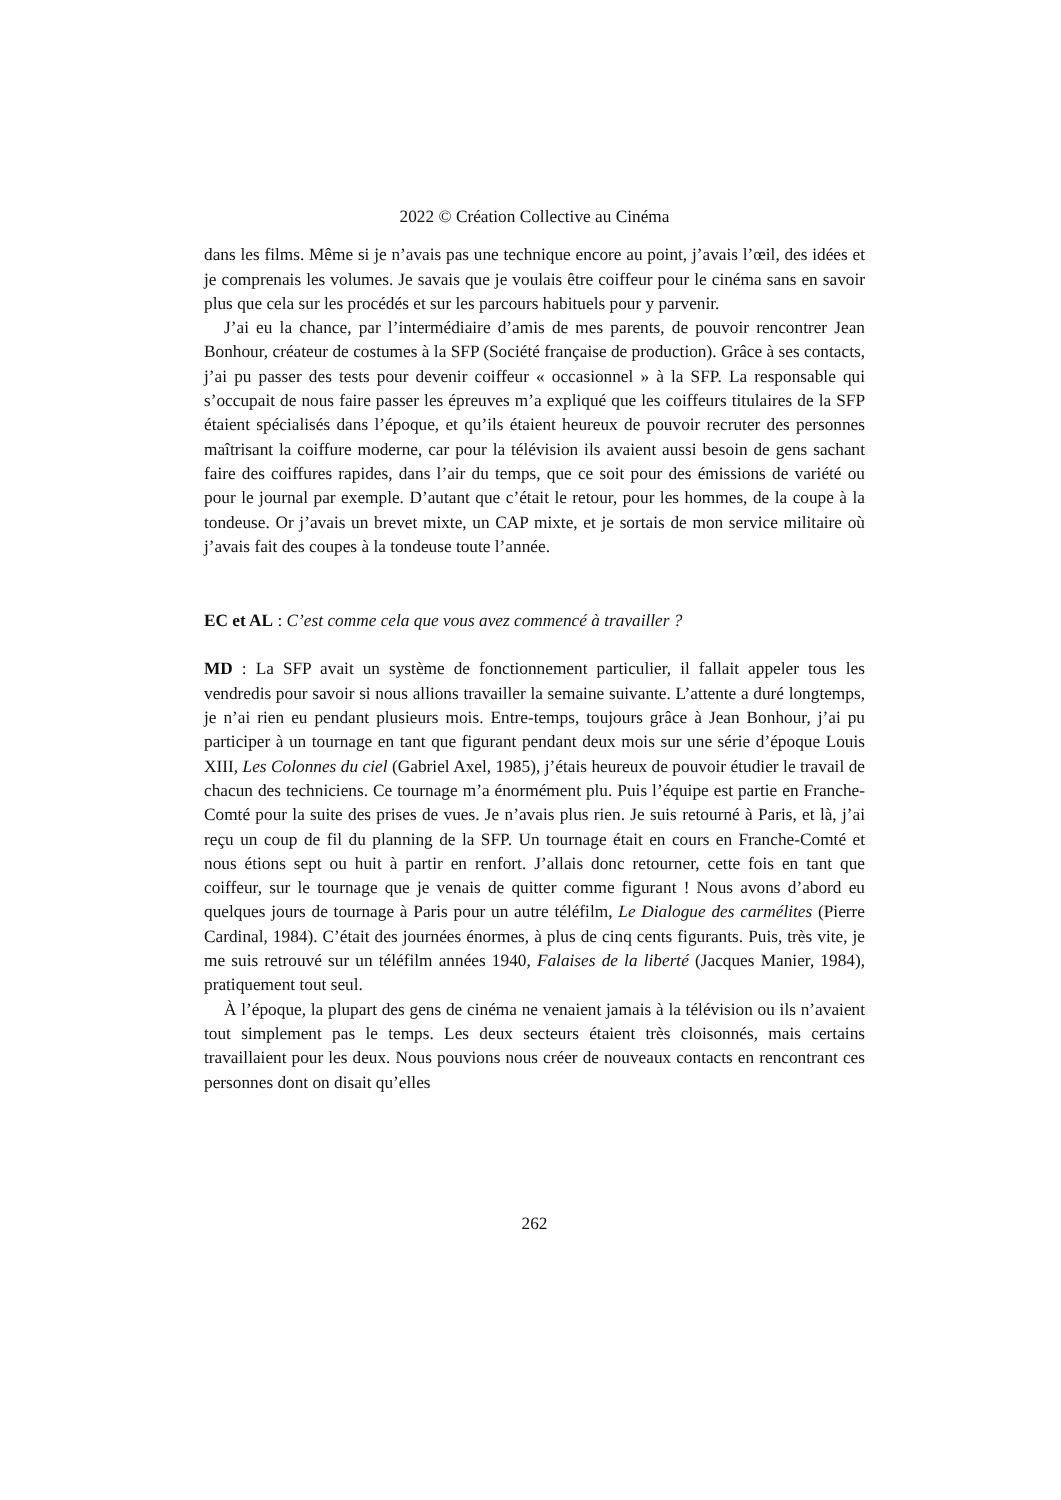2022 © Création Collective au Cinéma
dans les films. Même si je n’avais pas une technique encore au point, j’avais l’œil, des idées et je comprenais les volumes. Je savais que je voulais être coiffeur pour le cinéma sans en savoir plus que cela sur les procédés et sur les parcours habituels pour y parvenir.
J’ai eu la chance, par l’intermédiaire d’amis de mes parents, de pouvoir rencontrer Jean Bonhour, créateur de costumes à la SFP (Société française de production). Grâce à ses contacts, j’ai pu passer des tests pour devenir coiffeur « occasionnel » à la SFP. La responsable qui s’occupait de nous faire passer les épreuves m’a expliqué que les coiffeurs titulaires de la SFP étaient spécialisés dans l’époque, et qu’ils étaient heureux de pouvoir recruter des personnes maîtrisant la coiffure moderne, car pour la télévision ils avaient aussi besoin de gens sachant faire des coiffures rapides, dans l’air du temps, que ce soit pour des émissions de variété ou pour le journal par exemple. D’autant que c’était le retour, pour les hommes, de la coupe à la tondeuse. Or j’avais un brevet mixte, un CAP mixte, et je sortais de mon service militaire où j’avais fait des coupes à la tondeuse toute l’année.
EC et AL : C’est comme cela que vous avez commencé à travailler ?
MD : La SFP avait un système de fonctionnement particulier, il fallait appeler tous les vendredis pour savoir si nous allions travailler la semaine suivante. L’attente a duré longtemps, je n’ai rien eu pendant plusieurs mois. Entre-temps, toujours grâce à Jean Bonhour, j’ai pu participer à un tournage en tant que figurant pendant deux mois sur une série d’époque Louis XIII, Les Colonnes du ciel (Gabriel Axel, 1985), j’étais heureux de pouvoir étudier le travail de chacun des techniciens. Ce tournage m’a énormément plu. Puis l’équipe est partie en Franche-Comté pour la suite des prises de vues. Je n’avais plus rien. Je suis retourné à Paris, et là, j’ai reçu un coup de fil du planning de la SFP. Un tournage était en cours en Franche-Comté et nous étions sept ou huit à partir en renfort. J’allais donc retourner, cette fois en tant que coiffeur, sur le tournage que je venais de quitter comme figurant ! Nous avons d’abord eu quelques jours de tournage à Paris pour un autre téléfilm, Le Dialogue des carmélites (Pierre Cardinal, 1984). C’était des journées énormes, à plus de cinq cents figurants. Puis, très vite, je me suis retrouvé sur un téléfilm années 1940, Falaises de la liberté (Jacques Manier, 1984), pratiquement tout seul.
À l’époque, la plupart des gens de cinéma ne venaient jamais à la télévision ou ils n’avaient tout simplement pas le temps. Les deux secteurs étaient très cloisonnés, mais certains travaillaient pour les deux. Nous pouvions nous créer de nouveaux contacts en rencontrant ces personnes dont on disait qu’elles
262